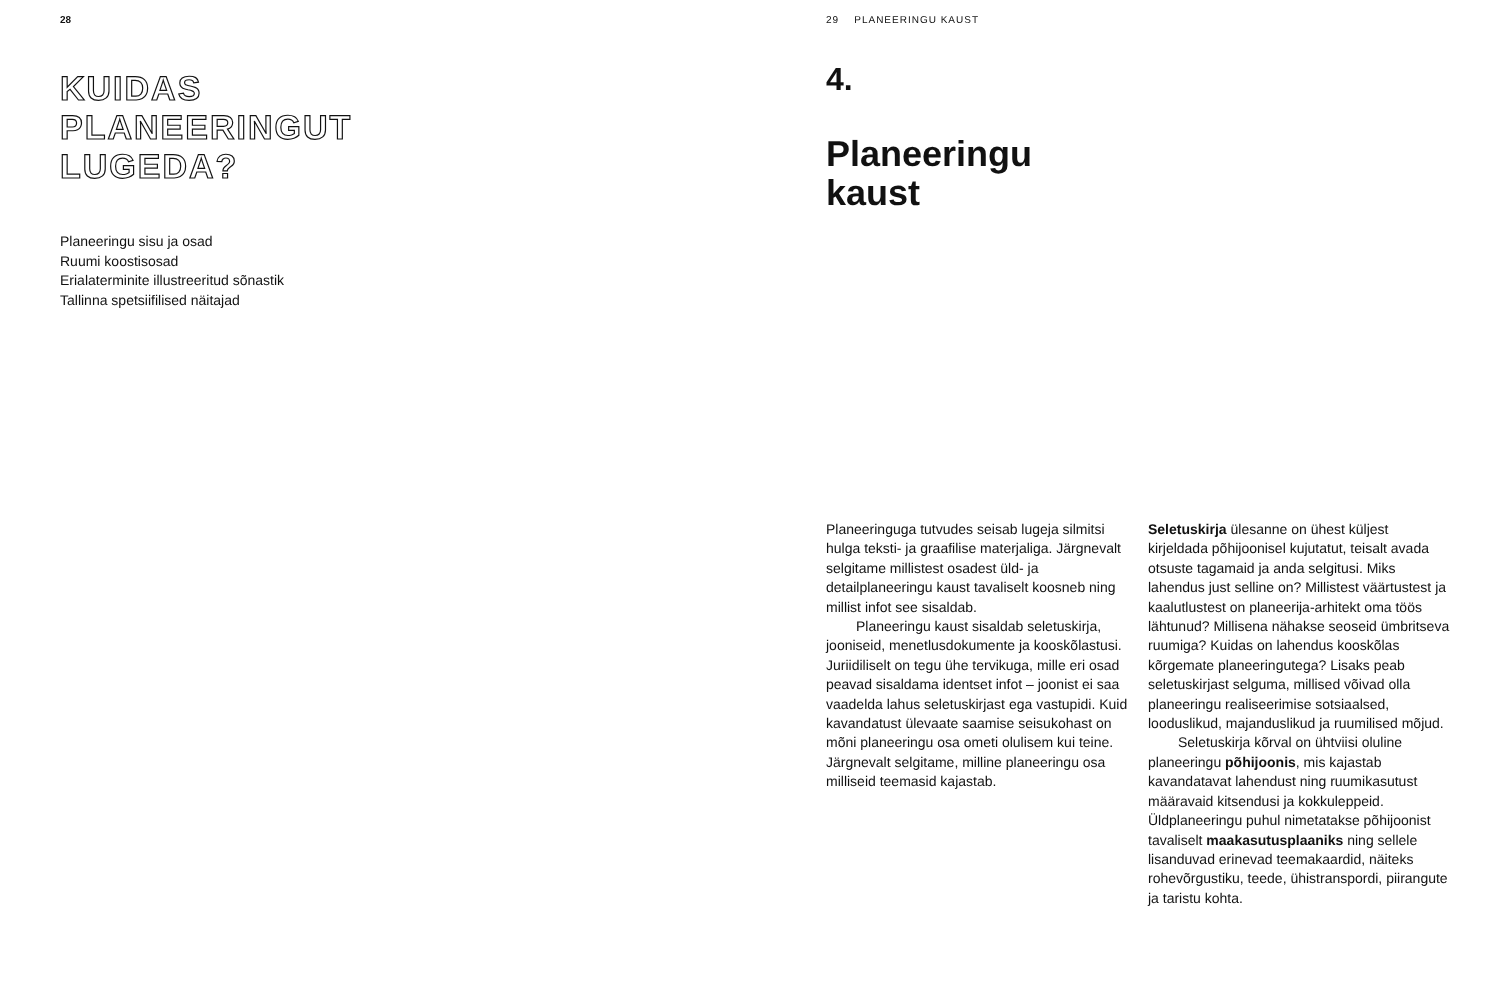28
KUIDAS
PLANEERINGUT
LUGEDA?
Planeeringu sisu ja osad
Ruumi koostisosad
Erialaterminite illustreeritud sõnastik
Tallinna spetsiifilised näitajad
29 PLANEERINGU KAUST
4.
Planeeringu
kaust
Planeeringuga tutvudes seisab lugeja silmitsi hulga teksti- ja graafilise materjaliga. Järgnevalt selgitame millistest osadest üld- ja detailplaneeringu kaust tavaliselt koosneb ning millist infot see sisaldab.
Planeeringu kaust sisaldab seletuskirja, jooniseid, menetlusdokumente ja kooskõlastusi. Juriidiliselt on tegu ühe tervikuga, mille eri osad peavad sisaldama identset infot – joonist ei saa vaadelda lahus seletuskirjast ega vastupidi. Kuid kavandatust ülevaate saamise seisukohast on mõni planeeringu osa ometi olulisem kui teine. Järgnevalt selgitame, milline planeeringu osa milliseid teemasid kajastab.
Seletuskirja ülesanne on ühest küljest kirjeldada põhijoonisel kujutatut, teisalt avada otsuste tagamaid ja anda selgitusi. Miks lahendus just selline on? Millistest väärtustest ja kaalutlustest on planeerija-arhitekt oma töös lähtunud? Millisena nähakse seoseid ümbritseva ruumiga? Kuidas on lahendus kooskõlas kõrgemate planeeringutega? Lisaks peab seletuskirjast selguma, millised võivad olla planeeringu realiseerimise sotsiaalsed, looduslikud, majanduslikud ja ruumilised mõjud.
Seletuskirja kõrval on ühtviisi oluline planeeringu põhijoonis, mis kajastab kavandatavat lahendust ning ruumikasutust määravaid kitsendusi ja kokkuleppeid. Üldplaneeringu puhul nimetatakse põhijoonist tavaliselt maakasutusplaaniks ning sellele lisanduvad erinevad teemakaardid, näiteks rohevõrgustiku, teede, ühistranspordi, piirangute ja taristu kohta.